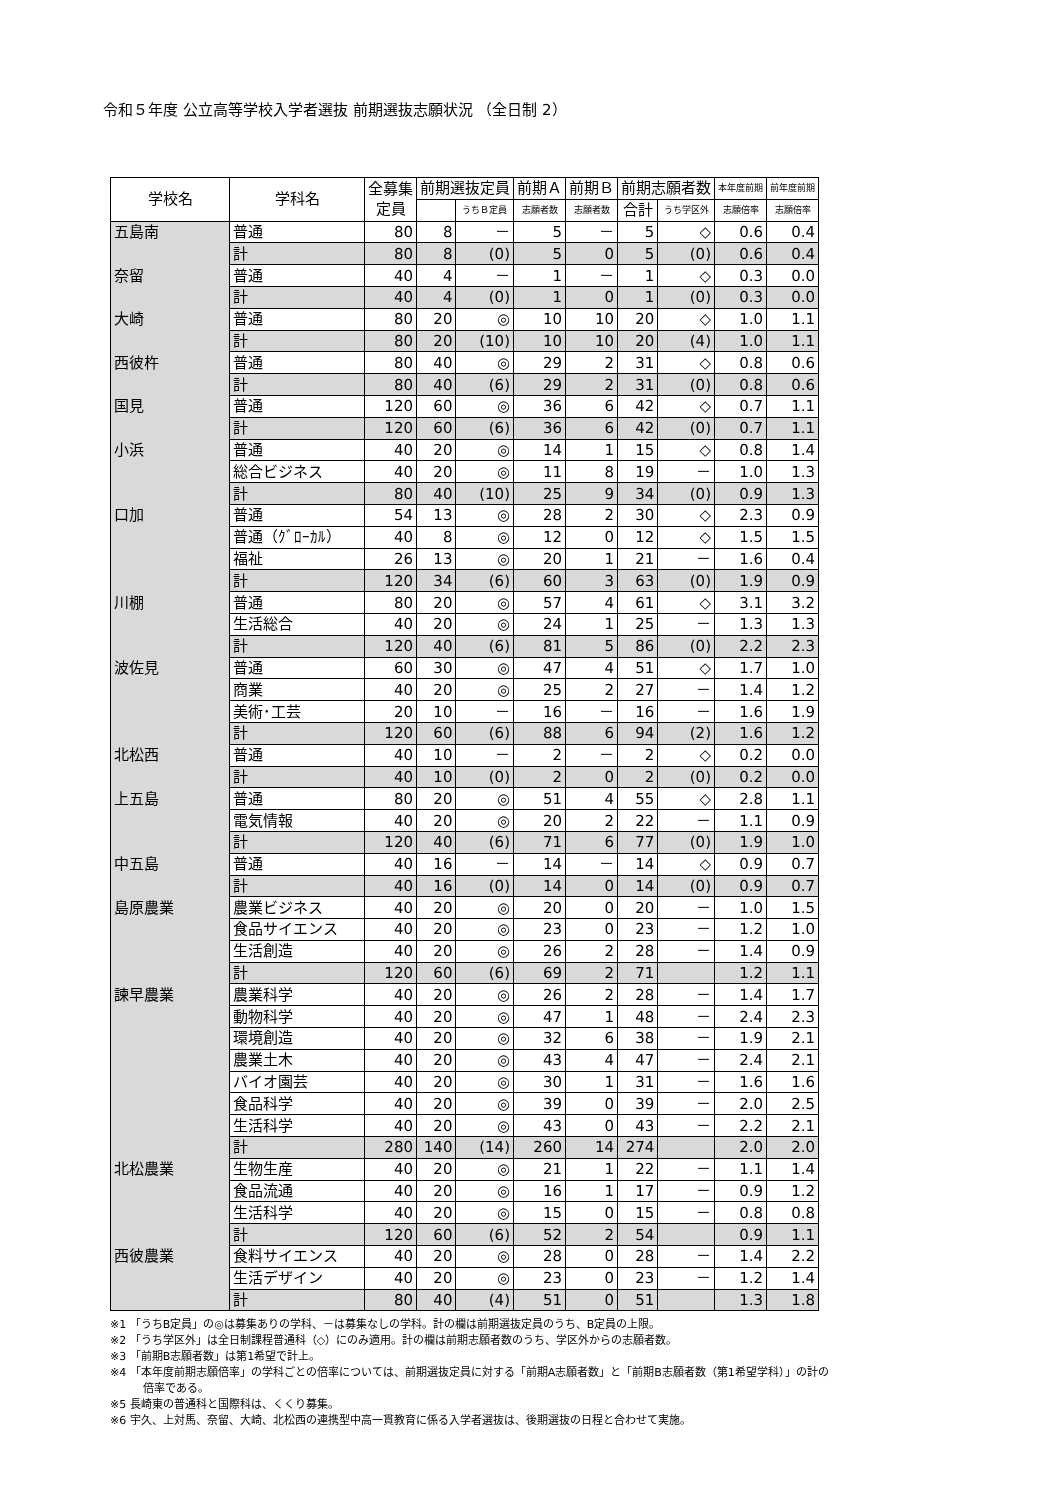令和５年度 公立高等学校入学者選抜 前期選抜志願状況 （全日制 2）
| 学校名 | 学科名 | 全募集 定員 | 前期選抜定員 | | 前期Ａ | 前期Ｂ | 前期志願者数 | | 本年度前期 | 前年度前期 |
| --- | --- | --- | --- | --- | --- | --- | --- | --- | --- | --- |
| | | | | うちＢ定員 | 志願者数 | 志願者数 | 合計 | うち学区外 | 志願倍率 | 志願倍率 |
| 五島南 | 普通 | 80 | 8 | － | 5 | － | 5 | ◇ | 0.6 | 0.4 |
| | 計 | 80 | 8 | (0) | 5 | 0 | 5 | (0) | 0.6 | 0.4 |
| 奈留 | 普通 | 40 | 4 | － | 1 | － | 1 | ◇ | 0.3 | 0.0 |
| | 計 | 40 | 4 | (0) | 1 | 0 | 1 | (0) | 0.3 | 0.0 |
| 大崎 | 普通 | 80 | 20 | ◎ | 10 | 10 | 20 | ◇ | 1.0 | 1.1 |
| | 計 | 80 | 20 | (10) | 10 | 10 | 20 | (4) | 1.0 | 1.1 |
| 西彼杵 | 普通 | 80 | 40 | ◎ | 29 | 2 | 31 | ◇ | 0.8 | 0.6 |
| | 計 | 80 | 40 | (6) | 29 | 2 | 31 | (0) | 0.8 | 0.6 |
| 国見 | 普通 | 120 | 60 | ◎ | 36 | 6 | 42 | ◇ | 0.7 | 1.1 |
| | 計 | 120 | 60 | (6) | 36 | 6 | 42 | (0) | 0.7 | 1.1 |
| 小浜 | 普通 | 40 | 20 | ◎ | 14 | 1 | 15 | ◇ | 0.8 | 1.4 |
| | 総合ビジネス | 40 | 20 | ◎ | 11 | 8 | 19 | － | 1.0 | 1.3 |
| | 計 | 80 | 40 | (10) | 25 | 9 | 34 | (0) | 0.9 | 1.3 |
| 口加 | 普通 | 54 | 13 | ◎ | 28 | 2 | 30 | ◇ | 2.3 | 0.9 |
| | 普通（ｸﾞﾛｰｶﾙ） | 40 | 8 | ◎ | 12 | 0 | 12 | ◇ | 1.5 | 1.5 |
| | 福祉 | 26 | 13 | ◎ | 20 | 1 | 21 | － | 1.6 | 0.4 |
| | 計 | 120 | 34 | (6) | 60 | 3 | 63 | (0) | 1.9 | 0.9 |
| 川棚 | 普通 | 80 | 20 | ◎ | 57 | 4 | 61 | ◇ | 3.1 | 3.2 |
| | 生活総合 | 40 | 20 | ◎ | 24 | 1 | 25 | － | 1.3 | 1.3 |
| | 計 | 120 | 40 | (6) | 81 | 5 | 86 | (0) | 2.2 | 2.3 |
| 波佐見 | 普通 | 60 | 30 | ◎ | 47 | 4 | 51 | ◇ | 1.7 | 1.0 |
| | 商業 | 40 | 20 | ◎ | 25 | 2 | 27 | － | 1.4 | 1.2 |
| | 美術･工芸 | 20 | 10 | － | 16 | － | 16 | － | 1.6 | 1.9 |
| | 計 | 120 | 60 | (6) | 88 | 6 | 94 | (2) | 1.6 | 1.2 |
| 北松西 | 普通 | 40 | 10 | － | 2 | － | 2 | ◇ | 0.2 | 0.0 |
| | 計 | 40 | 10 | (0) | 2 | 0 | 2 | (0) | 0.2 | 0.0 |
| 上五島 | 普通 | 80 | 20 | ◎ | 51 | 4 | 55 | ◇ | 2.8 | 1.1 |
| | 電気情報 | 40 | 20 | ◎ | 20 | 2 | 22 | － | 1.1 | 0.9 |
| | 計 | 120 | 40 | (6) | 71 | 6 | 77 | (0) | 1.9 | 1.0 |
| 中五島 | 普通 | 40 | 16 | － | 14 | － | 14 | ◇ | 0.9 | 0.7 |
| | 計 | 40 | 16 | (0) | 14 | 0 | 14 | (0) | 0.9 | 0.7 |
| 島原農業 | 農業ビジネス | 40 | 20 | ◎ | 20 | 0 | 20 | － | 1.0 | 1.5 |
| | 食品サイエンス | 40 | 20 | ◎ | 23 | 0 | 23 | － | 1.2 | 1.0 |
| | 生活創造 | 40 | 20 | ◎ | 26 | 2 | 28 | － | 1.4 | 0.9 |
| | 計 | 120 | 60 | (6) | 69 | 2 | 71 | | 1.2 | 1.1 |
| 諫早農業 | 農業科学 | 40 | 20 | ◎ | 26 | 2 | 28 | － | 1.4 | 1.7 |
| | 動物科学 | 40 | 20 | ◎ | 47 | 1 | 48 | － | 2.4 | 2.3 |
| | 環境創造 | 40 | 20 | ◎ | 32 | 6 | 38 | － | 1.9 | 2.1 |
| | 農業土木 | 40 | 20 | ◎ | 43 | 4 | 47 | － | 2.4 | 2.1 |
| | バイオ園芸 | 40 | 20 | ◎ | 30 | 1 | 31 | － | 1.6 | 1.6 |
| | 食品科学 | 40 | 20 | ◎ | 39 | 0 | 39 | － | 2.0 | 2.5 |
| | 生活科学 | 40 | 20 | ◎ | 43 | 0 | 43 | － | 2.2 | 2.1 |
| | 計 | 280 | 140 | (14) | 260 | 14 | 274 | | 2.0 | 2.0 |
| 北松農業 | 生物生産 | 40 | 20 | ◎ | 21 | 1 | 22 | － | 1.1 | 1.4 |
| | 食品流通 | 40 | 20 | ◎ | 16 | 1 | 17 | － | 0.9 | 1.2 |
| | 生活科学 | 40 | 20 | ◎ | 15 | 0 | 15 | － | 0.8 | 0.8 |
| | 計 | 120 | 60 | (6) | 52 | 2 | 54 | | 0.9 | 1.1 |
| 西彼農業 | 食料サイエンス | 40 | 20 | ◎ | 28 | 0 | 28 | － | 1.4 | 2.2 |
| | 生活デザイン | 40 | 20 | ◎ | 23 | 0 | 23 | － | 1.2 | 1.4 |
| | 計 | 80 | 40 | (4) | 51 | 0 | 51 | | 1.3 | 1.8 |
※1 「うちB定員」の◎は募集ありの学科、－は募集なしの学科。計の欄は前期選抜定員のうち、B定員の上限。
※2 「うち学区外」は全日制課程普通科（◇）にのみ適用。計の欄は前期志願者数のうち、学区外からの志願者数。
※3 「前期B志願者数」は第1希望で計上。
※4 「本年度前期志願倍率」の学科ごとの倍率については、前期選抜定員に対する「前期A志願者数」と「前期B志願者数（第1希望学科）」の計の
　　　倍率である。
※5 長崎東の普通科と国際科は、くくり募集。
※6 宇久、上対馬、奈留、大崎、北松西の連携型中高一貫教育に係る入学者選抜は、後期選抜の日程と合わせて実施。